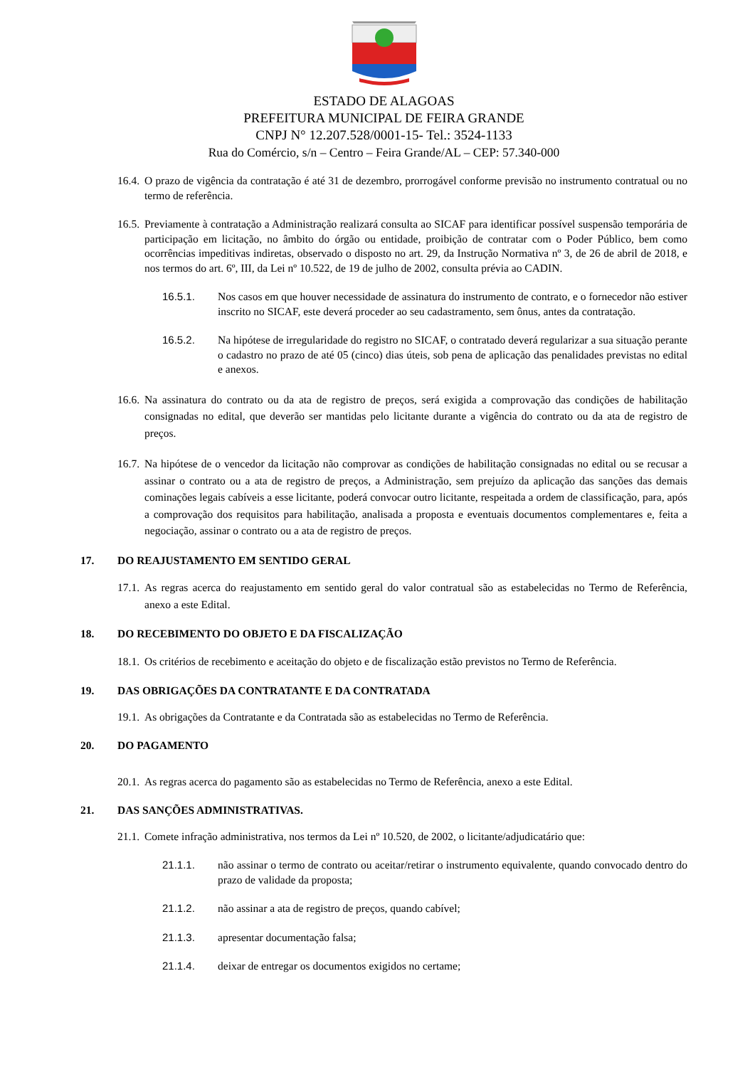ESTADO DE ALAGOAS
PREFEITURA MUNICIPAL DE FEIRA GRANDE
CNPJ N° 12.207.528/0001-15- Tel.: 3524-1133
Rua do Comércio, s/n – Centro – Feira Grande/AL – CEP: 57.340-000
16.4. O prazo de vigência da contratação é até 31 de dezembro, prorrogável conforme previsão no instrumento contratual ou no termo de referência.
16.5. Previamente à contratação a Administração realizará consulta ao SICAF para identificar possível suspensão temporária de participação em licitação, no âmbito do órgão ou entidade, proibição de contratar com o Poder Público, bem como ocorrências impeditivas indiretas, observado o disposto no art. 29, da Instrução Normativa nº 3, de 26 de abril de 2018, e nos termos do art. 6º, III, da Lei nº 10.522, de 19 de julho de 2002, consulta prévia ao CADIN.
16.5.1. Nos casos em que houver necessidade de assinatura do instrumento de contrato, e o fornecedor não estiver inscrito no SICAF, este deverá proceder ao seu cadastramento, sem ônus, antes da contratação.
16.5.2. Na hipótese de irregularidade do registro no SICAF, o contratado deverá regularizar a sua situação perante o cadastro no prazo de até 05 (cinco) dias úteis, sob pena de aplicação das penalidades previstas no edital e anexos.
16.6. Na assinatura do contrato ou da ata de registro de preços, será exigida a comprovação das condições de habilitação consignadas no edital, que deverão ser mantidas pelo licitante durante a vigência do contrato ou da ata de registro de preços.
16.7. Na hipótese de o vencedor da licitação não comprovar as condições de habilitação consignadas no edital ou se recusar a assinar o contrato ou a ata de registro de preços, a Administração, sem prejuízo da aplicação das sanções das demais cominações legais cabíveis a esse licitante, poderá convocar outro licitante, respeitada a ordem de classificação, para, após a comprovação dos requisitos para habilitação, analisada a proposta e eventuais documentos complementares e, feita a negociação, assinar o contrato ou a ata de registro de preços.
17. DO REAJUSTAMENTO EM SENTIDO GERAL
17.1. As regras acerca do reajustamento em sentido geral do valor contratual são as estabelecidas no Termo de Referência, anexo a este Edital.
18. DO RECEBIMENTO DO OBJETO E DA FISCALIZAÇÃO
18.1. Os critérios de recebimento e aceitação do objeto e de fiscalização estão previstos no Termo de Referência.
19. DAS OBRIGAÇÕES DA CONTRATANTE E DA CONTRATADA
19.1. As obrigações da Contratante e da Contratada são as estabelecidas no Termo de Referência.
20. DO PAGAMENTO
20.1. As regras acerca do pagamento são as estabelecidas no Termo de Referência, anexo a este Edital.
21. DAS SANÇÕES ADMINISTRATIVAS.
21.1. Comete infração administrativa, nos termos da Lei nº 10.520, de 2002, o licitante/adjudicatário que:
21.1.1. não assinar o termo de contrato ou aceitar/retirar o instrumento equivalente, quando convocado dentro do prazo de validade da proposta;
21.1.2. não assinar a ata de registro de preços, quando cabível;
21.1.3. apresentar documentação falsa;
21.1.4. deixar de entregar os documentos exigidos no certame;